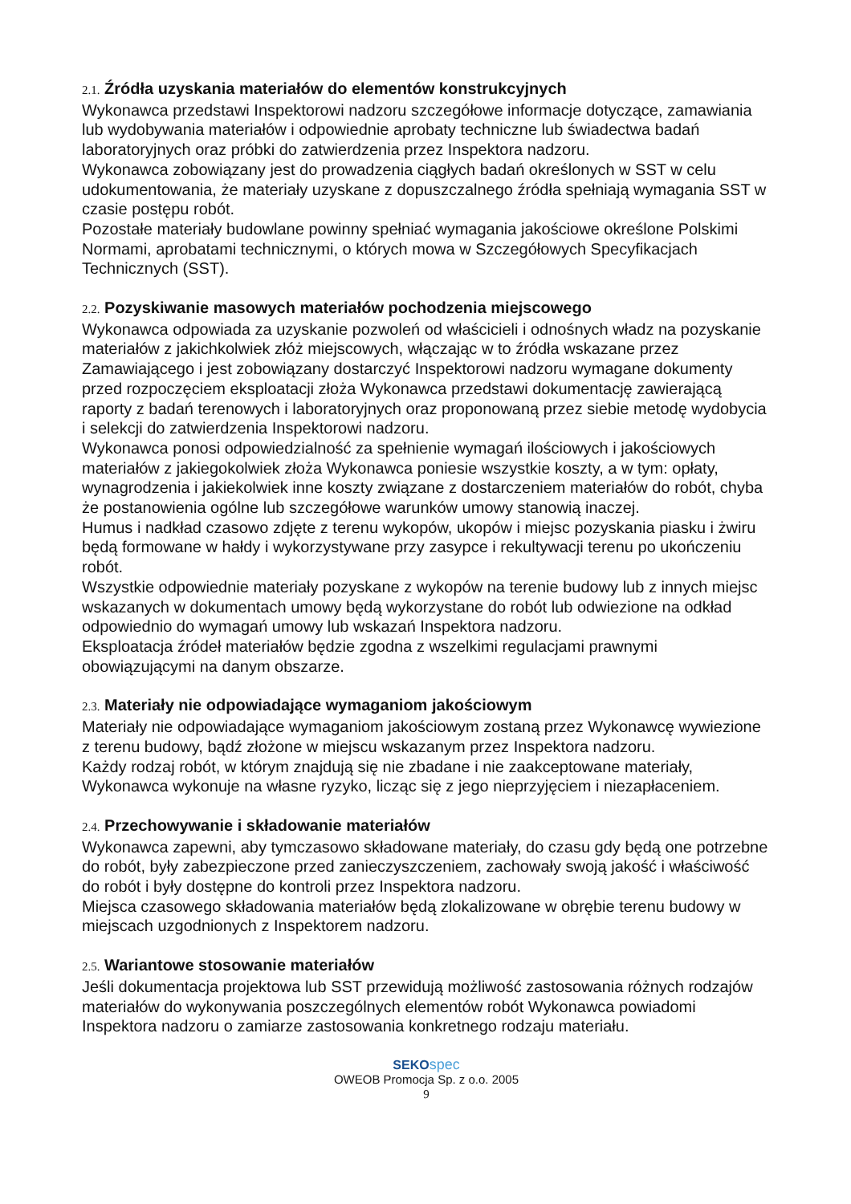2.1. Źródła uzyskania materiałów do elementów konstrukcyjnych
Wykonawca przedstawi Inspektorowi nadzoru szczegółowe informacje dotyczące, zamawiania lub wydobywania materiałów i odpowiednie aprobaty techniczne lub świadectwa badań laboratoryjnych oraz próbki do zatwierdzenia przez Inspektora nadzoru.
Wykonawca zobowiązany jest do prowadzenia ciągłych badań określonych w SST w celu udokumentowania, że materiały uzyskane z dopuszczalnego źródła spełniają wymagania SST w czasie postępu robót.
Pozostałe materiały budowlane powinny spełniać wymagania jakościowe określone Polskimi Normami, aprobatami technicznymi, o których mowa w Szczegółowych Specyfikacjach Technicznych (SST).
2.2. Pozyskiwanie masowych materiałów pochodzenia miejscowego
Wykonawca odpowiada za uzyskanie pozwoleń od właścicieli i odnośnych władz na pozyskanie materiałów z jakichkolwiek złóż miejscowych, włączając w to źródła wskazane przez Zamawiającego i jest zobowiązany dostarczyć Inspektorowi nadzoru wymagane dokumenty przed rozpoczęciem eksploatacji złoża Wykonawca przedstawi dokumentację zawierającą raporty z badań terenowych i laboratoryjnych oraz proponowaną przez siebie metodę wydobycia i selekcji do zatwierdzenia Inspektorowi nadzoru.
Wykonawca ponosi odpowiedzialność za spełnienie wymagań ilościowych i jakościowych materiałów z jakiegokolwiek złoża Wykonawca poniesie wszystkie koszty, a w tym: opłaty, wynagrodzenia i jakiekolwiek inne koszty związane z dostarczeniem materiałów do robót, chyba że postanowienia ogólne lub szczegółowe warunków umowy stanowią inaczej.
Humus i nadkład czasowo zdjęte z terenu wykopów, ukopów i miejsc pozyskania piasku i żwiru będą formowane w hałdy i wykorzystywane przy zasypce i rekultywacji terenu po ukończeniu robót.
Wszystkie odpowiednie materiały pozyskane z wykopów na terenie budowy lub z innych miejsc wskazanych w dokumentach umowy będą wykorzystane do robót lub odwiezione na odkład odpowiednio do wymagań umowy lub wskazań Inspektora nadzoru.
Eksploatacja źródeł materiałów będzie zgodna z wszelkimi regulacjami prawnymi obowiązującymi na danym obszarze.
2.3. Materiały nie odpowiadające wymaganiom jakościowym
Materiały nie odpowiadające wymaganiom jakościowym zostaną przez Wykonawcę wywiezione z terenu budowy, bądź złożone w miejscu wskazanym przez Inspektora nadzoru.
Każdy rodzaj robót, w którym znajdują się nie zbadane i nie zaakceptowane materiały, Wykonawca wykonuje na własne ryzyko, licząc się z jego nieprzyjęciem i niezapłaceniem.
2.4. Przechowywanie i składowanie materiałów
Wykonawca zapewni, aby tymczasowo składowane materiały, do czasu gdy będą one potrzebne do robót, były zabezpieczone przed zanieczyszczeniem, zachowały swoją jakość i właściwość do robót i były dostępne do kontroli przez Inspektora nadzoru.
Miejsca czasowego składowania materiałów będą zlokalizowane w obrębie terenu budowy w miejscach uzgodnionych z Inspektorem nadzoru.
2.5. Wariantowe stosowanie materiałów
Jeśli dokumentacja projektowa lub SST przewidują możliwość zastosowania różnych rodzajów materiałów do wykonywania poszczególnych elementów robót Wykonawca powiadomi Inspektora nadzoru o zamiarze zastosowania konkretnego rodzaju materiału.
SEKO spec
OWEOB Promocja Sp. z o.o. 2005
9